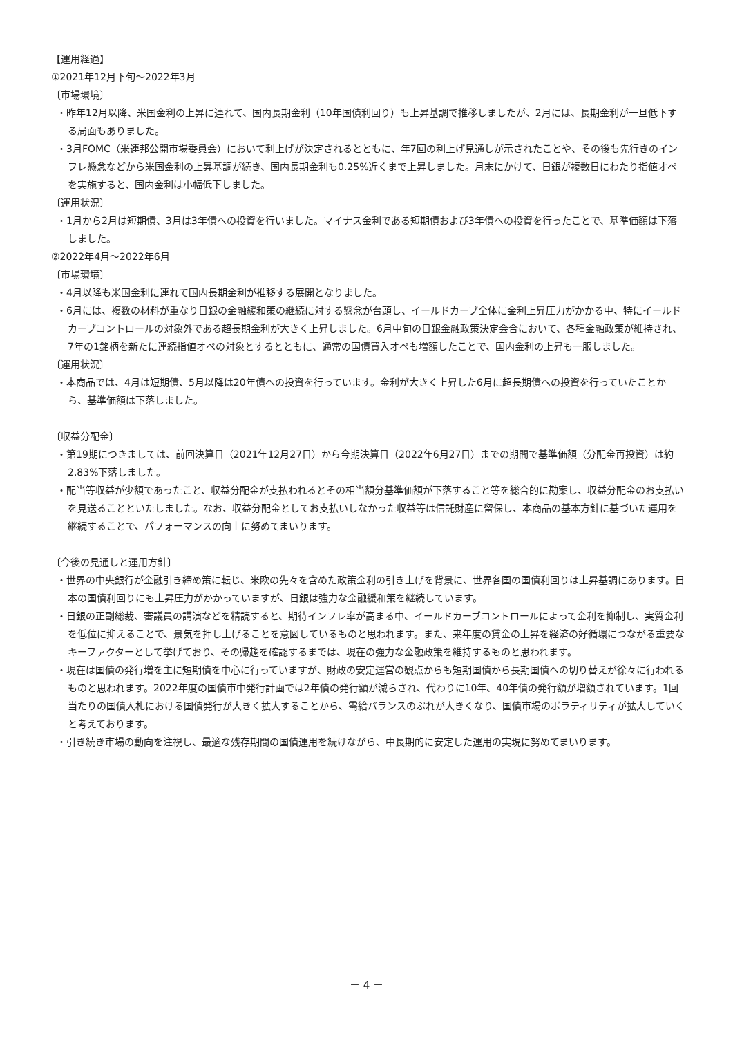【運用経過】
①2021年12月下旬～2022年3月
〔市場環境〕
・昨年12月以降、米国金利の上昇に連れて、国内長期金利（10年国債利回り）も上昇基調で推移しましたが、2月には、長期金利が一旦低下する局面もありました。
・3月FOMC（米連邦公開市場委員会）において利上げが決定されるとともに、年7回の利上げ見通しが示されたことや、その後も先行きのインフレ懸念などから米国金利の上昇基調が続き、国内長期金利も0.25%近くまで上昇しました。月末にかけて、日銀が複数日にわたり指値オペを実施すると、国内金利は小幅低下しました。
〔運用状況〕
・1月から2月は短期債、3月は3年債への投資を行いました。マイナス金利である短期債および3年債への投資を行ったことで、基準価額は下落しました。
②2022年4月～2022年6月
〔市場環境〕
・4月以降も米国金利に連れて国内長期金利が推移する展開となりました。
・6月には、複数の材料が重なり日銀の金融緩和策の継続に対する懸念が台頭し、イールドカーブ全体に金利上昇圧力がかかる中、特にイールドカーブコントロールの対象外である超長期金利が大きく上昇しました。6月中旬の日銀金融政策決定会合において、各種金融政策が維持され、7年の1銘柄を新たに連続指値オペの対象とするとともに、通常の国債買入オペも増額したことで、国内金利の上昇も一服しました。
〔運用状況〕
・本商品では、4月は短期債、5月以降は20年債への投資を行っています。金利が大きく上昇した6月に超長期債への投資を行っていたことから、基準価額は下落しました。
〔収益分配金〕
・第19期につきましては、前回決算日（2021年12月27日）から今期決算日（2022年6月27日）までの期間で基準価額（分配金再投資）は約2.83%下落しました。
・配当等収益が少額であったこと、収益分配金が支払われるとその相当額分基準価額が下落すること等を総合的に勘案し、収益分配金のお支払いを見送ることといたしました。なお、収益分配金としてお支払いしなかった収益等は信託財産に留保し、本商品の基本方針に基づいた運用を継続することで、パフォーマンスの向上に努めてまいります。
〔今後の見通しと運用方針〕
・世界の中央銀行が金融引き締め策に転じ、米欧の先々を含めた政策金利の引き上げを背景に、世界各国の国債利回りは上昇基調にあります。日本の国債利回りにも上昇圧力がかかっていますが、日銀は強力な金融緩和策を継続しています。
・日銀の正副総裁、審議員の講演などを精読すると、期待インフレ率が高まる中、イールドカーブコントロールによって金利を抑制し、実質金利を低位に抑えることで、景気を押し上げることを意図しているものと思われます。また、来年度の賃金の上昇を経済の好循環につながる重要なキーファクターとして挙げており、その帰趨を確認するまでは、現在の強力な金融政策を維持するものと思われます。
・現在は国債の発行増を主に短期債を中心に行っていますが、財政の安定運営の観点からも短期国債から長期国債への切り替えが徐々に行われるものと思われます。2022年度の国債市中発行計画では2年債の発行額が減らされ、代わりに10年、40年債の発行額が増額されています。1回当たりの国債入札における国債発行が大きく拡大することから、需給バランスのぶれが大きくなり、国債市場のボラティリティが拡大していくと考えております。
・引き続き市場の動向を注視し、最適な残存期間の国債運用を続けながら、中長期的に安定した運用の実現に努めてまいります。
－ 4 －